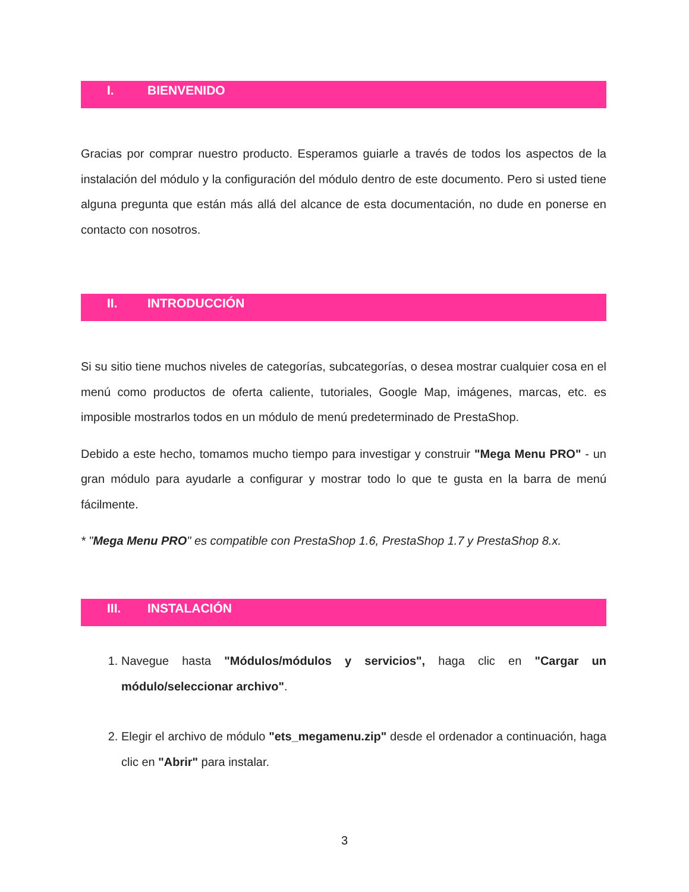I. BIENVENIDO
Gracias por comprar nuestro producto. Esperamos guiarle a través de todos los aspectos de la instalación del módulo y la configuración del módulo dentro de este documento. Pero si usted tiene alguna pregunta que están más allá del alcance de esta documentación, no dude en ponerse en contacto con nosotros.
II. INTRODUCCIÓN
Si su sitio tiene muchos niveles de categorías, subcategorías, o desea mostrar cualquier cosa en el menú como productos de oferta caliente, tutoriales, Google Map, imágenes, marcas, etc. es imposible mostrarlos todos en un módulo de menú predeterminado de PrestaShop.
Debido a este hecho, tomamos mucho tiempo para investigar y construir "Mega Menu PRO" - un gran módulo para ayudarle a configurar y mostrar todo lo que te gusta en la barra de menú fácilmente.
* "Mega Menu PRO" es compatible con PrestaShop 1.6, PrestaShop 1.7 y PrestaShop 8.x.
III. INSTALACIÓN
1. Navegue hasta "Módulos/módulos y servicios", haga clic en "Cargar un módulo/seleccionar archivo".
2. Elegir el archivo de módulo "ets_megamenu.zip" desde el ordenador a continuación, haga clic en "Abrir" para instalar.
3